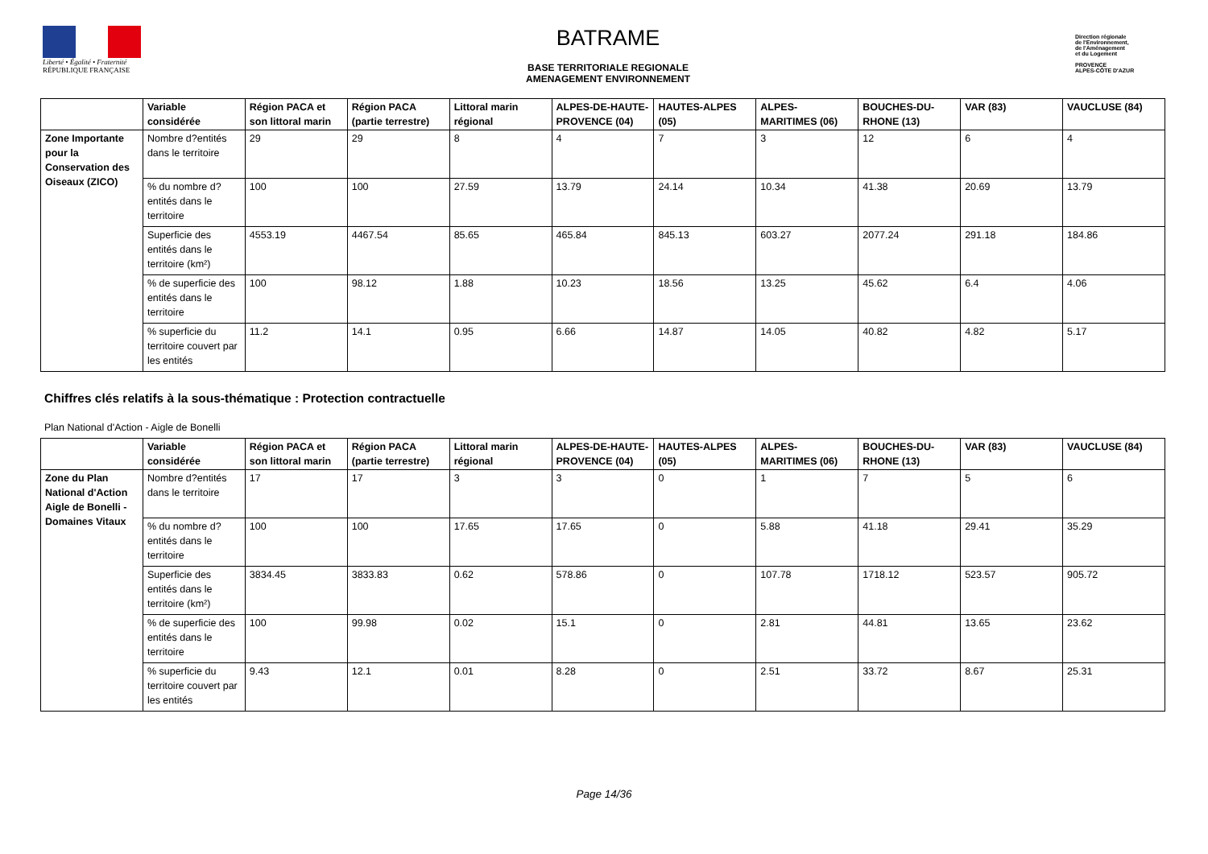Liberté • Égalité • Fraternité
RÉPUBLIQUE FRANÇAISE
BATRAME
BASE TERRITORIALE REGIONALE
AMENAGEMENT ENVIRONNEMENT
Direction régionale
de l'Environnement,
de l'Aménagement
et du Logement
PROVENCE
ALPES-CÔTE D'AZUR
| | Variable considérée | Région PACA et son littoral marin | Région PACA (partie terrestre) | Littoral marin régional | ALPES-DE-HAUTE-PROVENCE (04) | HAUTES-ALPES (05) | ALPES-MARITIMES (06) | BOUCHES-DU-RHONE (13) | VAR (83) | VAUCLUSE (84) |
| --- | --- | --- | --- | --- | --- | --- | --- | --- | --- | --- |
| Zone Importante pour la Conservation des Oiseaux (ZICO) | Nombre d?entités dans le territoire | 29 | 29 | 8 | 4 | 7 | 3 | 12 | 6 | 4 |
| | % du nombre d?entités dans le territoire | 100 | 100 | 27.59 | 13.79 | 24.14 | 10.34 | 41.38 | 20.69 | 13.79 |
| | Superficie des entités dans le territoire (km²) | 4553.19 | 4467.54 | 85.65 | 465.84 | 845.13 | 603.27 | 2077.24 | 291.18 | 184.86 |
| | % de superficie des entités dans le territoire | 100 | 98.12 | 1.88 | 10.23 | 18.56 | 13.25 | 45.62 | 6.4 | 4.06 |
| | % superficie du territoire couvert par les entités | 11.2 | 14.1 | 0.95 | 6.66 | 14.87 | 14.05 | 40.82 | 4.82 | 5.17 |
Chiffres clés relatifs à la sous-thématique : Protection contractuelle
Plan National d'Action - Aigle de Bonelli
| | Variable considérée | Région PACA et son littoral marin | Région PACA (partie terrestre) | Littoral marin régional | ALPES-DE-HAUTE-PROVENCE (04) | HAUTES-ALPES (05) | ALPES-MARITIMES (06) | BOUCHES-DU-RHONE (13) | VAR (83) | VAUCLUSE (84) |
| --- | --- | --- | --- | --- | --- | --- | --- | --- | --- | --- |
| Zone du Plan National d'Action Aigle de Bonelli - Domaines Vitaux | Nombre d?entités dans le territoire | 17 | 17 | 3 | 3 | 0 | 1 | 7 | 5 | 6 |
| | % du nombre d?entités dans le territoire | 100 | 100 | 17.65 | 17.65 | 0 | 5.88 | 41.18 | 29.41 | 35.29 |
| | Superficie des entités dans le territoire (km²) | 3834.45 | 3833.83 | 0.62 | 578.86 | 0 | 107.78 | 1718.12 | 523.57 | 905.72 |
| | % de superficie des entités dans le territoire | 100 | 99.98 | 0.02 | 15.1 | 0 | 2.81 | 44.81 | 13.65 | 23.62 |
| | % superficie du territoire couvert par les entités | 9.43 | 12.1 | 0.01 | 8.28 | 0 | 2.51 | 33.72 | 8.67 | 25.31 |
Page 14/36